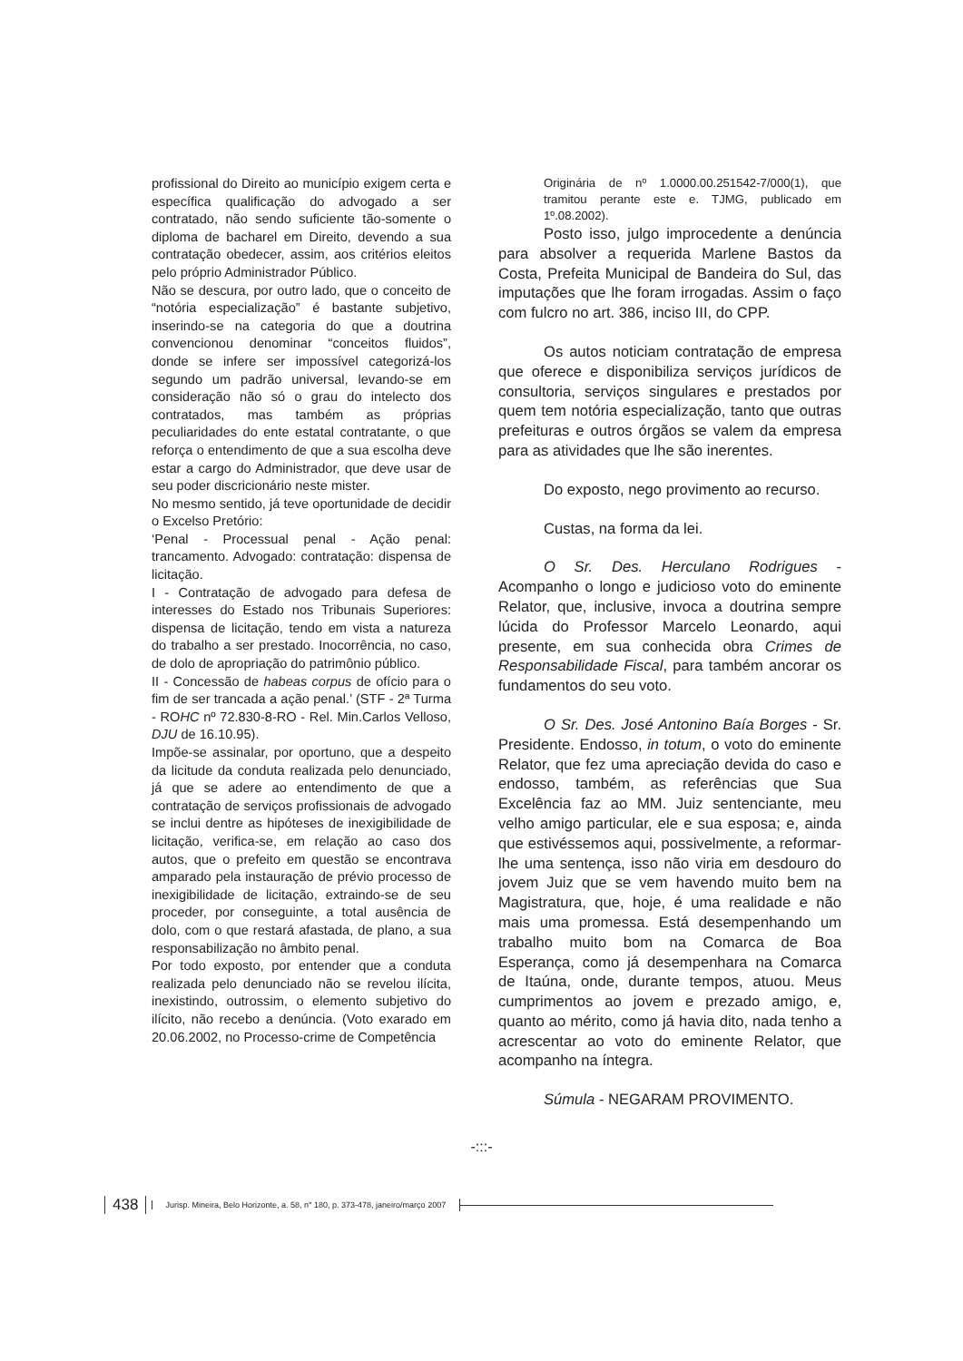profissional do Direito ao município exigem certa e específica qualificação do advogado a ser contratado, não sendo suficiente tão-somente o diploma de bacharel em Direito, devendo a sua contratação obedecer, assim, aos critérios eleitos pelo próprio Administrador Público.
Não se descura, por outro lado, que o conceito de “notória especialização” é bastante subjetivo, inserindo-se na categoria do que a doutrina convencionou denominar “conceitos fluidos”, donde se infere ser impossível categorizá-los segundo um padrão universal, levando-se em consideração não só o grau do intelecto dos contratados, mas também as próprias peculiaridades do ente estatal contratante, o que reforça o entendimento de que a sua escolha deve estar a cargo do Administrador, que deve usar de seu poder discricionário neste mister.
No mesmo sentido, já teve oportunidade de decidir o Excelso Pretório:
‘Penal - Processual penal - Ação penal: trancamento. Advogado: contratação: dispensa de licitação.
I - Contratação de advogado para defesa de interesses do Estado nos Tribunais Superiores: dispensa de licitação, tendo em vista a natureza do trabalho a ser prestado. Inocorrência, no caso, de dolo de apropriação do patrimônio público.
II - Concessão de habeas corpus de ofício para o fim de ser trancada a ação penal.’ (STF - 2ª Turma - ROHC nº 72.830-8-RO - Rel. Min.Carlos Velloso, DJU de 16.10.95).
Impõe-se assinalar, por oportuno, que a despeito da licitude da conduta realizada pelo denunciado, já que se adere ao entendimento de que a contratação de serviços profissionais de advogado se inclui dentre as hipóteses de inexigibilidade de licitação, verifica-se, em relação ao caso dos autos, que o prefeito em questão se encontrava amparado pela instauração de prévio processo de inexigibilidade de licitação, extraindo-se de seu proceder, por conseguinte, a total ausência de dolo, com o que restará afastada, de plano, a sua responsabilização no âmbito penal.
Por todo exposto, por entender que a conduta realizada pelo denunciado não se revelou ilícita, inexistindo, outrossim, o elemento subjetivo do ilícito, não recebo a denúncia. (Voto exarado em 20.06.2002, no Processo-crime de Competência
Originária de nº 1.0000.00.251542-7/000(1), que tramitou perante este e. TJMG, publicado em 1º.08.2002).
Posto isso, julgo improcedente a denúncia para absolver a requerida Marlene Bastos da Costa, Prefeita Municipal de Bandeira do Sul, das imputações que lhe foram irrogadas. Assim o faço com fulcro no art. 386, inciso III, do CPP.
Os autos noticiam contratação de empresa que oferece e disponibiliza serviços jurídicos de consultoria, serviços singulares e prestados por quem tem notória especialização, tanto que outras prefeituras e outros órgãos se valem da empresa para as atividades que lhe são inerentes.
Do exposto, nego provimento ao recurso.
Custas, na forma da lei.
O Sr. Des. Herculano Rodrigues - Acompanho o longo e judicioso voto do eminente Relator, que, inclusive, invoca a doutrina sempre lúcida do Professor Marcelo Leonardo, aqui presente, em sua conhecida obra Crimes de Responsabilidade Fiscal, para também ancorar os fundamentos do seu voto.
O Sr. Des. José Antonino Baía Borges - Sr. Presidente. Endosso, in totum, o voto do eminente Relator, que fez uma apreciação devida do caso e endosso, também, as referências que Sua Excelência faz ao MM. Juiz sentenciante, meu velho amigo particular, ele e sua esposa; e, ainda que estivéssemos aqui, possivelmente, a reformar-lhe uma sentença, isso não viria em desdouro do jovem Juiz que se vem havendo muito bem na Magistratura, que, hoje, é uma realidade e não mais uma promessa. Está desempenhando um trabalho muito bom na Comarca de Boa Esperança, como já desempenhara na Comarca de Itaúna, onde, durante tempos, atuou. Meus cumprimentos ao jovem e prezado amigo, e, quanto ao mérito, como já havia dito, nada tenho a acrescentar ao voto do eminente Relator, que acompanho na íntegra.
Súmula - NEGARAM PROVIMENTO.
-:::-
438 Jurisp. Mineira, Belo Horizonte, a. 58, n° 180, p. 373-478, janeiro/março 2007